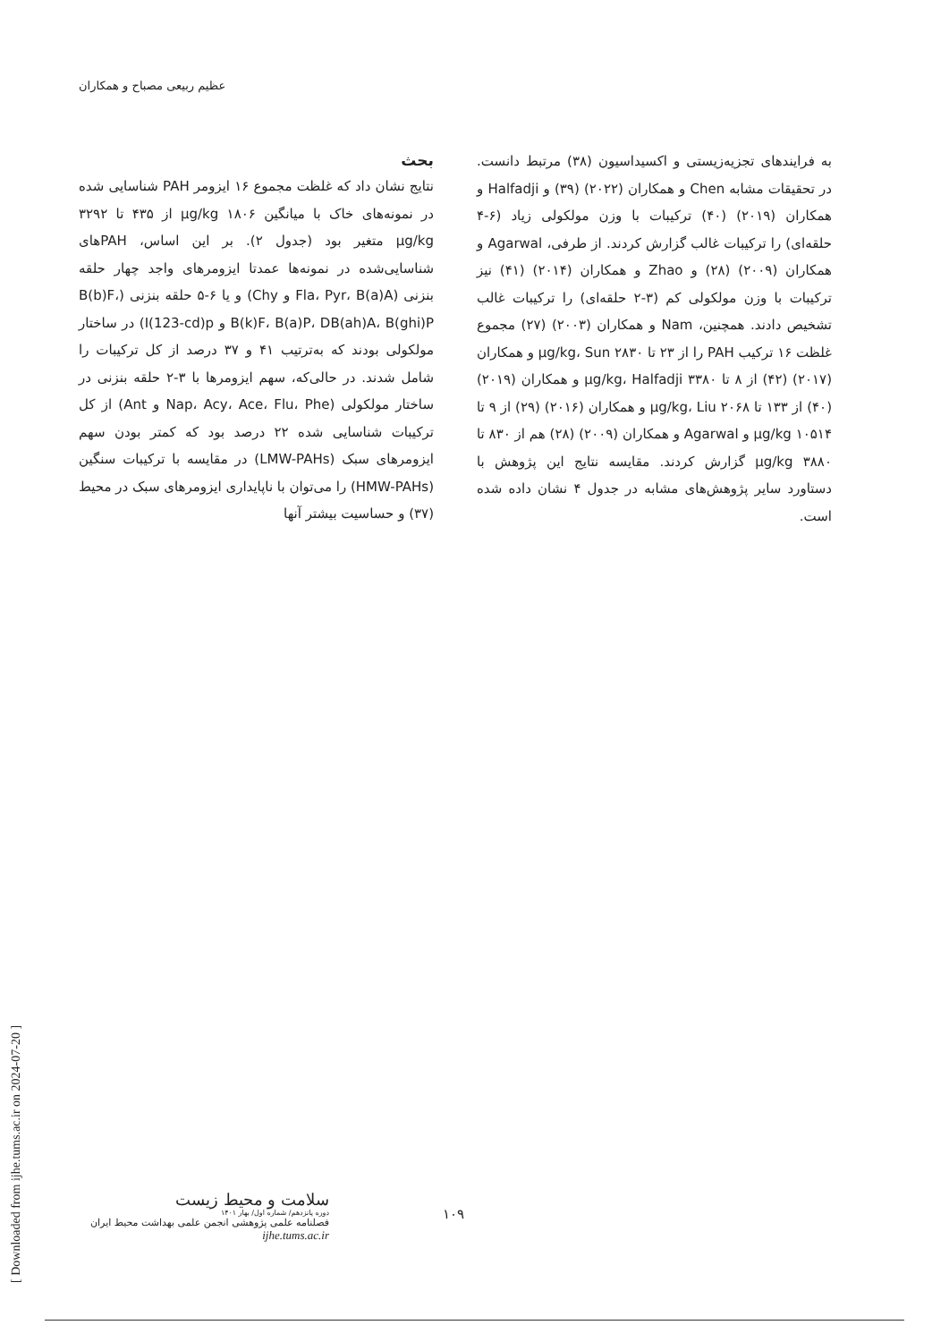عظیم ربیعی مصباح و همکاران
بحث
نتایج نشان داد که غلظت مجموع ۱۶ ایزومر PAH شناسایی شده در نمونه‌های خاک با میانگین ۱۸۰۶ µg/kg از ۴۳۵ تا ۳۲۹۲ µg/kg متغیر بود (جدول ۲). بر این اساس، PAHهای شناسایی‌شده در نمونه‌ها عمدتا ایزومرهای واجد چهار حلقه بنزنی (Fla، Pyr، B(a)A و Chy) و یا ۶-۵ حلقه بنزنی (B(b)F، B(k)F، B(a)P، DB(ah)A، B(ghi)P و I(123-cd)p) در ساختار مولکولی بودند که به‌ترتیب ۴۱ و ۳۷ درصد از کل ترکیبات را شامل شدند. در حالی‌که، سهم ایزومرها با ۳-۲ حلقه بنزنی در ساختار مولکولی (Nap، Acy، Ace، Flu، Phe و Ant) از کل ترکیبات شناسایی شده ۲۲ درصد بود که کمتر بودن سهم ایزومرهای سبک (LMW-PAHs) در مقایسه با ترکیبات سنگین (HMW-PAHs) را می‌توان با ناپایداری ایزومرهای سبک در محیط (۳۷) و حساسیت بیشتر آنها
به فرایندهای تجزیه‌زیستی و اکسیداسیون (۳۸) مرتبط دانست. در تحقیقات مشابه Chen و همکاران (۲۰۲۲) (۳۹) و Halfadji و همکاران (۲۰۱۹) (۴۰) ترکیبات با وزن مولکولی زیاد (۶-۴ حلقه‌ای) را ترکیبات غالب گزارش کردند. از طرفی، Agarwal و همکاران (۲۰۰۹) (۲۸) و Zhao و همکاران (۲۰۱۴) (۴۱) نیز ترکیبات با وزن مولکولی کم (۳-۲ حلقه‌ای) را ترکیبات غالب تشخیص دادند. همچنین، Nam و همکاران (۲۰۰۳) (۲۷) مجموع غلظت ۱۶ ترکیب PAH را از ۲۳ تا ۲۸۳۰ µg/kg، Sun و همکاران (۲۰۱۷) (۴۲) از ۸ تا ۳۳۸۰ µg/kg، Halfadji و همکاران (۲۰۱۹) (۴۰) از ۱۳۳ تا ۲۰۶۸ µg/kg، Liu و همکاران (۲۰۱۶) (۲۹) از ۹ تا ۱۰۵۱۴ µg/kg و Agarwal و همکاران (۲۰۰۹) (۲۸) هم از ۸۳۰ تا ۳۸۸۰ µg/kg گزارش کردند. مقایسه نتایج این پژوهش با دستاورد سایر پژوهش‌های مشابه در جدول ۴ نشان داده شده است.
[ Downloaded from ijhe.tums.ac.ir on 2024-07-20 ]
سلامت و محیط زیست
دوره پانزدهم/ شماره اول/ بهار ۱۴۰۱
فصلنامه علمی پژوهشی انجمن علمی بهداشت محیط ایران
ijhe.tums.ac.ir
۱۰۹